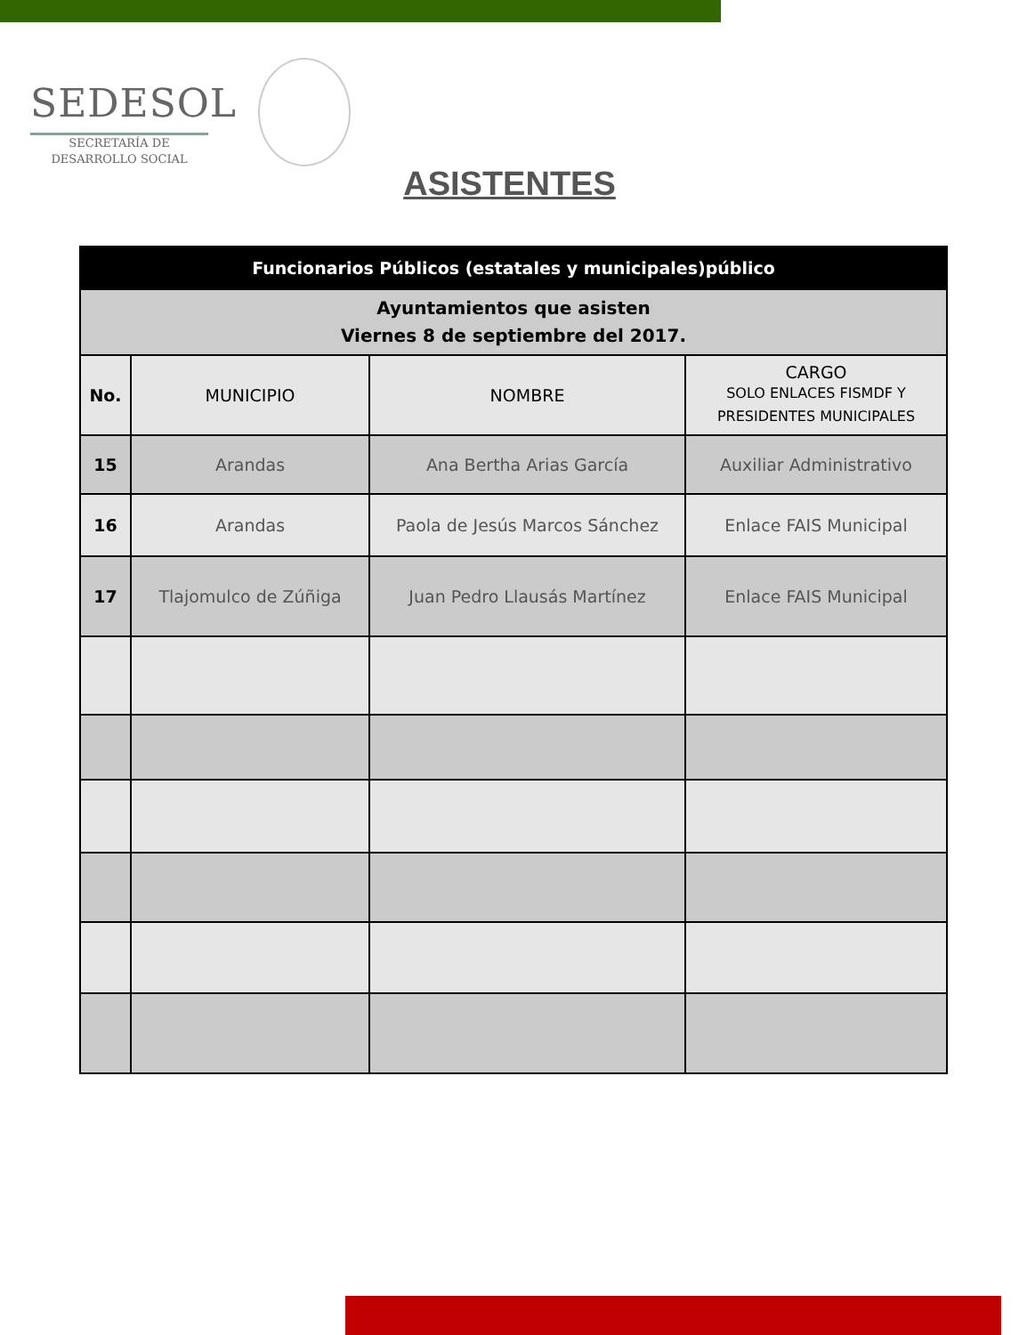SEDESOL
SECRETARÍA DE
DESARROLLO SOCIAL
ASISTENTES
| Funcionarios Públicos (estatales y municipales)público | | | |
| --- | --- | --- | --- |
| Ayuntamientos que asisten Viernes 8 de septiembre del 2017. | | | |
| No. | MUNICIPIO | NOMBRE | CARGO SOLO ENLACES FISMDF Y PRESIDENTES MUNICIPALES |
| 15 | Arandas | Ana Bertha Arias García | Auxiliar Administrativo |
| 16 | Arandas | Paola de Jesús Marcos Sánchez | Enlace FAIS Municipal |
| 17 | Tlajomulco de Zúñiga | Juan Pedro Llausás Martínez | Enlace FAIS Municipal |